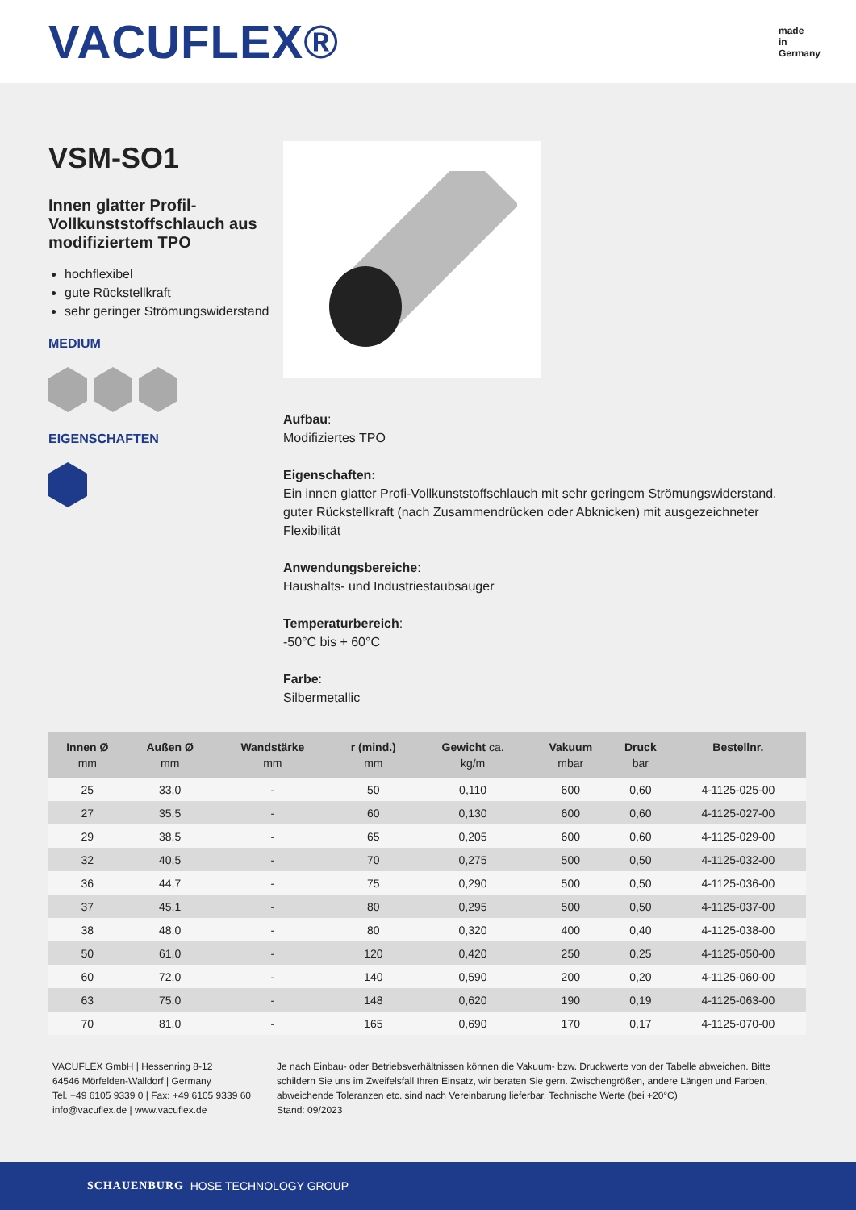VACUFLEX®
made
in
Germany
VSM-SO1
Innen glatter Profil-Vollkunststoffschlauch aus modifiziertem TPO
hochflexibel
gute Rückstellkraft
sehr geringer Strömungswiderstand
MEDIUM
EIGENSCHAFTEN
Aufbau:
Modifiziertes TPO
Eigenschaften:
Ein innen glatter Profi-Vollkunststoffschlauch mit sehr geringem Strömungswiderstand, guter Rückstellkraft (nach Zusammendrücken oder Abknicken) mit ausgezeichneter Flexibilität
Anwendungsbereiche:
Haushalts- und Industriestaubsauger
Temperaturbereich:
-50°C bis + 60°C
Farbe:
Silbermetallic
| Innen Ø mm | Außen Ø mm | Wandstärke mm | r (mind.) mm | Gewicht ca. kg/m | Vakuum mbar | Druck bar | Bestellnr. |
| --- | --- | --- | --- | --- | --- | --- | --- |
| 25 | 33,0 | - | 50 | 0,110 | 600 | 0,60 | 4-1125-025-00 |
| 27 | 35,5 | - | 60 | 0,130 | 600 | 0,60 | 4-1125-027-00 |
| 29 | 38,5 | - | 65 | 0,205 | 600 | 0,60 | 4-1125-029-00 |
| 32 | 40,5 | - | 70 | 0,275 | 500 | 0,50 | 4-1125-032-00 |
| 36 | 44,7 | - | 75 | 0,290 | 500 | 0,50 | 4-1125-036-00 |
| 37 | 45,1 | - | 80 | 0,295 | 500 | 0,50 | 4-1125-037-00 |
| 38 | 48,0 | - | 80 | 0,320 | 400 | 0,40 | 4-1125-038-00 |
| 50 | 61,0 | - | 120 | 0,420 | 250 | 0,25 | 4-1125-050-00 |
| 60 | 72,0 | - | 140 | 0,590 | 200 | 0,20 | 4-1125-060-00 |
| 63 | 75,0 | - | 148 | 0,620 | 190 | 0,19 | 4-1125-063-00 |
| 70 | 81,0 | - | 165 | 0,690 | 170 | 0,17 | 4-1125-070-00 |
VACUFLEX GmbH | Hessenring 8-12
64546 Mörfelden-Walldorf | Germany
Tel. +49 6105 9339 0 | Fax: +49 6105 9339 60
info@vacuflex.de | www.vacuflex.de
Je nach Einbau- oder Betriebsverhältnissen können die Vakuum- bzw. Druckwerte von der Tabelle abweichen. Bitte schildern Sie uns im Zweifelsfall Ihren Einsatz, wir beraten Sie gern. Zwischengrößen, andere Längen und Farben, abweichende Toleranzen etc. sind nach Vereinbarung lieferbar. Technische Werte (bei +20°C)
Stand: 09/2023
SCHAUENBURG HOSE TECHNOLOGY GROUP